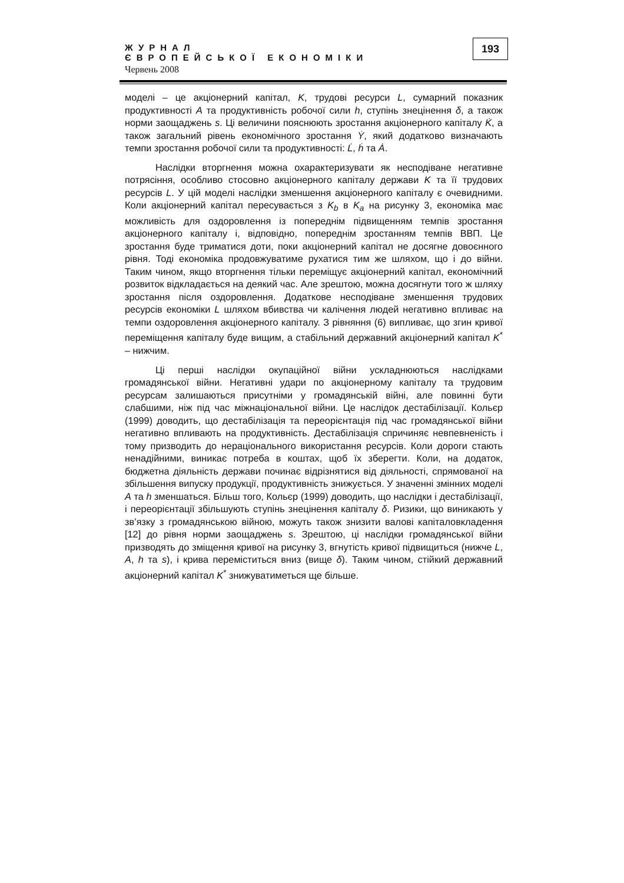ЖУРНАЛ
ЄВРОПЕЙСЬКОЇ ЕКОНОМІКИ
Червень 2008
193
моделі – це акціонерний капітал, K, трудові ресурси L, сумарний показник продуктивності A та продуктивність робочої сили h, ступінь знецінення δ, а також норми заощаджень s. Ці величини пояснюють зростання акціонерного капіталу K̇, а також загальний рівень економічного зростання Ẏ, який додатково визначають темпи зростання робочої сили та продуктивності: L̇, ḣ та Ȧ.
Наслідки вторгнення можна охарактеризувати як несподіване негативне потрясіння, особливо стосовно акціонерного капіталу держави K та її трудових ресурсів L. У цій моделі наслідки зменшення акціонерного капіталу є очевидними. Коли акціонерний капітал пересувається з K<sub>b</sub> в K<sub>a</sub> на рисунку 3, економіка має можливість для оздоровлення із попереднім підвищенням темпів зростання акціонерного капіталу і, відповідно, попереднім зростанням темпів ВВП. Це зростання буде триматися доти, поки акціонерний капітал не досягне довоєнного рівня. Тоді економіка продовжуватиме рухатися тим же шляхом, що і до війни. Таким чином, якщо вторгнення тільки переміщує акціонерний капітал, економічний розвиток відкладається на деякий час. Але зрештою, можна досягнути того ж шляху зростання після оздоровлення. Додаткове несподіване зменшення трудових ресурсів економіки L шляхом вбивства чи калічення людей негативно впливає на темпи оздоровлення акціонерного капіталу. З рівняння (6) випливає, що згин кривої переміщення капіталу буде вищим, а стабільний державний акціонерний капітал K<sup>*</sup> – нижчим.
Ці перші наслідки окупаційної війни ускладнюються наслідками громадянської війни. Негативні удари по акціонерному капіталу та трудовим ресурсам залишаються присутніми у громадянській війні, але повинні бути слабшими, ніж під час міжнаціональної війни. Це наслідок дестабілізації. Кольєр (1999) доводить, що дестабілізація та переорієнтація під час громадянської війни негативно впливають на продуктивність. Дестабілізація спричиняє невпевненість і тому призводить до нераціонального використання ресурсів. Коли дороги стають ненадійними, виникає потреба в коштах, щоб їх зберегти. Коли, на додаток, бюджетна діяльність держави починає відрізнятися від діяльності, спрямованої на збільшення випуску продукції, продуктивність знижується. У значенні змінних моделі A та h зменшаться. Більш того, Кольєр (1999) доводить, що наслідки і дестабілізації, і переорієнтації збільшують ступінь знецінення капіталу δ. Ризики, що виникають у зв’язку з громадянською війною, можуть також знизити валові капіталовкладення [12] до рівня норми заощаджень s. Зрештою, ці наслідки громадянської війни призводять до зміщення кривої на рисунку 3, вгнутість кривої підвищиться (нижче L, A, h та s), і крива переміститься вниз (вище δ). Таким чином, стійкий державний акціонерний капітал K<sup>*</sup> знижуватиметься ще більше.